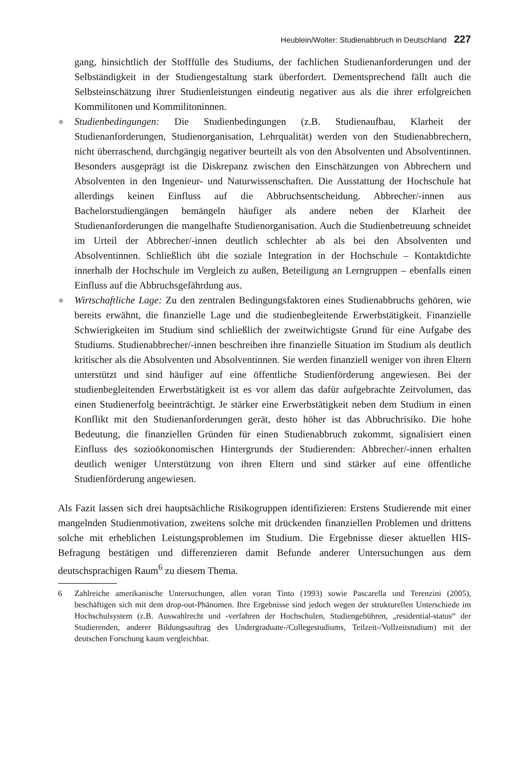Heublein/Wolter: Studienabbruch in Deutschland 227
gang, hinsichtlich der Stofffülle des Studiums, der fachlichen Studienanforderungen und der Selbständigkeit in der Studiengestaltung stark überfordert. Dementsprechend fällt auch die Selbsteinschätzung ihrer Studienleistungen eindeutig negativer aus als die ihrer erfolgreichen Kommilitonen und Kommilitoninnen.
● Studienbedingungen: Die Studienbedingungen (z.B. Studienaufbau, Klarheit der Studienanforderungen, Studienorganisation, Lehrqualität) werden von den Studienabbrechern, nicht überraschend, durchgängig negativer beurteilt als von den Absolventen und Absolventinnen. Besonders ausgeprägt ist die Diskrepanz zwischen den Einschätzungen von Abbrechern und Absolventen in den Ingenieur- und Naturwissenschaften. Die Ausstattung der Hochschule hat allerdings keinen Einfluss auf die Abbruchsentscheidung. Abbrecher/-innen aus Bachelorstudiengängen bemängeln häufiger als andere neben der Klarheit der Studienanforderungen die mangelhafte Studienorganisation. Auch die Studienbetreuung schneidet im Urteil der Abbrecher/-innen deutlich schlechter ab als bei den Absolventen und Absolventinnen. Schließlich übt die soziale Integration in der Hochschule – Kontaktdichte innerhalb der Hochschule im Vergleich zu außen, Beteiligung an Lerngruppen – ebenfalls einen Einfluss auf die Abbruchsgefährdung aus.
● Wirtschaftliche Lage: Zu den zentralen Bedingungsfaktoren eines Studienabbruchs gehören, wie bereits erwähnt, die finanzielle Lage und die studienbegleitende Erwerbstätigkeit. Finanzielle Schwierigkeiten im Studium sind schließlich der zweitwichtigste Grund für eine Aufgabe des Studiums. Studienabbrecher/-innen beschreiben ihre finanzielle Situation im Studium als deutlich kritischer als die Absolventen und Absolventinnen. Sie werden finanziell weniger von ihren Eltern unterstützt und sind häufiger auf eine öffentliche Studienförderung angewiesen. Bei der studienbegleitenden Erwerbstätigkeit ist es vor allem das dafür aufgebrachte Zeitvolumen, das einen Studienerfolg beeinträchtigt. Je stärker eine Erwerbstätigkeit neben dem Studium in einen Konflikt mit den Studienanforderungen gerät, desto höher ist das Abbruchrisiko. Die hohe Bedeutung, die finanziellen Gründen für einen Studienabbruch zukommt, signalisiert einen Einfluss des sozioökonomischen Hintergrunds der Studierenden: Abbrecher/-innen erhalten deutlich weniger Unterstützung von ihren Eltern und sind stärker auf eine öffentliche Studienförderung angewiesen.
Als Fazit lassen sich drei hauptsächliche Risikogruppen identifizieren: Erstens Studierende mit einer mangelnden Studienmotivation, zweitens solche mit drückenden finanziellen Problemen und drittens solche mit erheblichen Leistungsproblemen im Studium. Die Ergebnisse dieser aktuellen HIS-Befragung bestätigen und differenzieren damit Befunde anderer Untersuchungen aus dem deutschsprachigen Raum<sup>6</sup> zu diesem Thema.
6 Zahlreiche amerikanische Untersuchungen, allen voran Tinto (1993) sowie Pascarella und Terenzini (2005), beschäftigen sich mit dem drop-out-Phänomen. Ihre Ergebnisse sind jedoch wegen der strukturellen Unterschiede im Hochschulsystem (z.B. Auswahlrecht und -verfahren der Hochschulen, Studiengebühren, „residential-status“ der Studierenden, anderer Bildungsauftrag des Undergraduate-/Collegestudiums, Teilzeit-/Vollzeitstudium) mit der deutschen Forschung kaum vergleichbar.